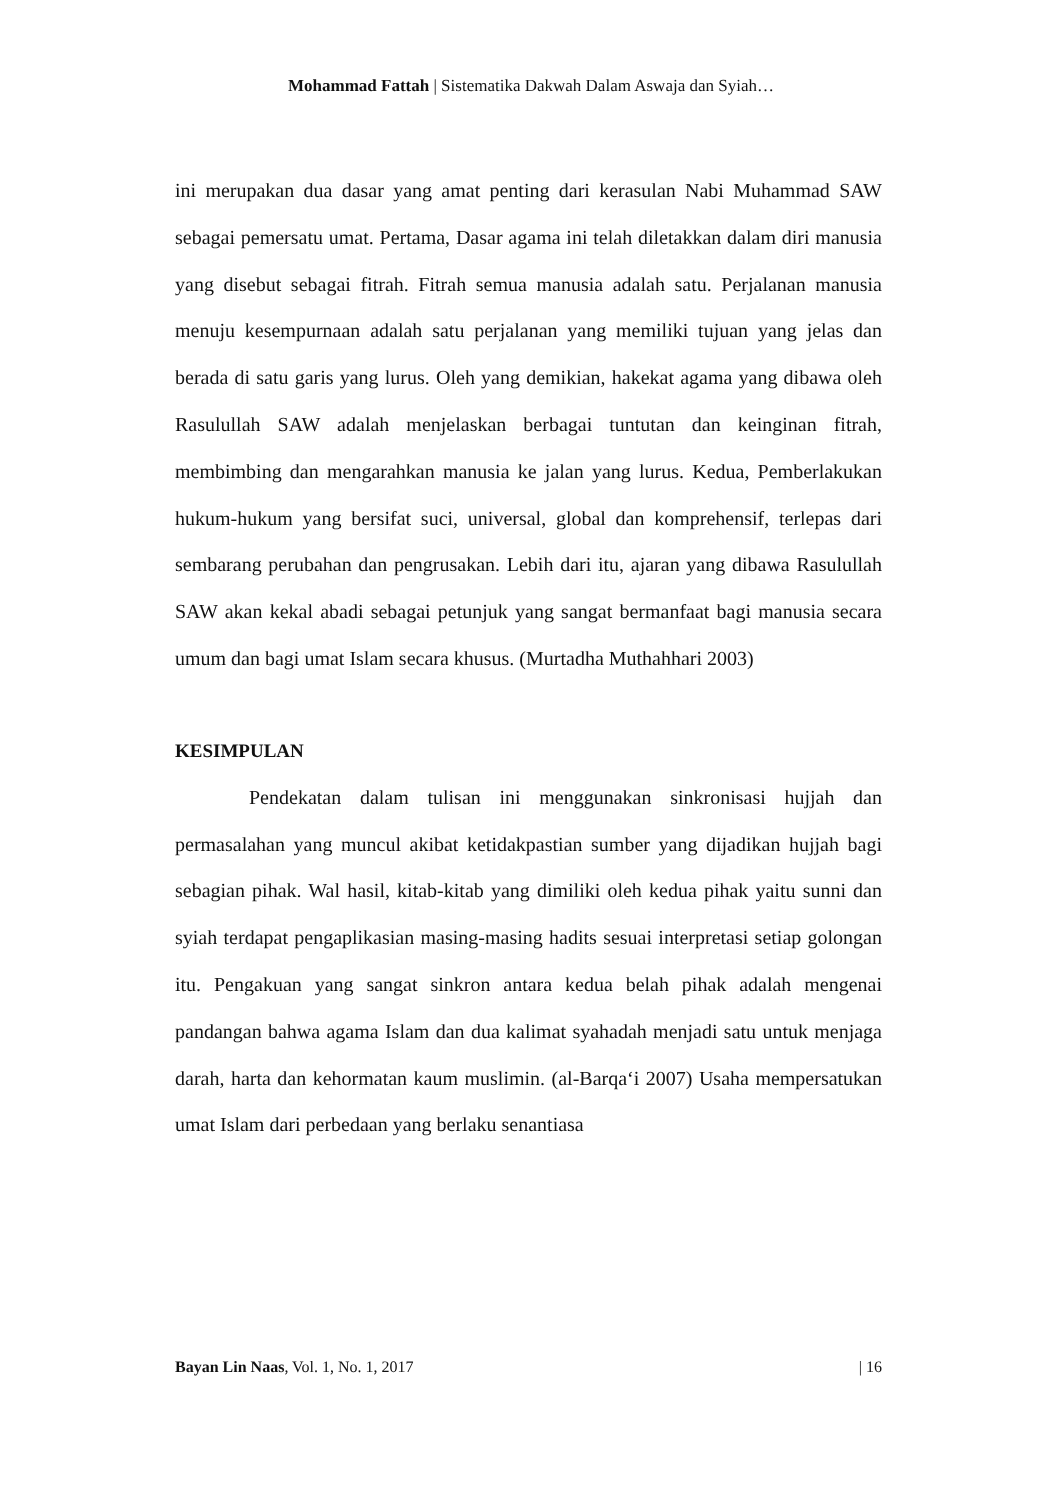Mohammad Fattah | Sistematika Dakwah Dalam Aswaja dan Syiah…
ini merupakan dua dasar yang amat penting dari kerasulan Nabi Muhammad SAW sebagai pemersatu umat. Pertama, Dasar agama ini telah diletakkan dalam diri manusia yang disebut sebagai fitrah. Fitrah semua manusia adalah satu. Perjalanan manusia menuju kesempurnaan adalah satu perjalanan yang memiliki tujuan yang jelas dan berada di satu garis yang lurus. Oleh yang demikian, hakekat agama yang dibawa oleh Rasulullah SAW adalah menjelaskan berbagai tuntutan dan keinginan fitrah, membimbing dan mengarahkan manusia ke jalan yang lurus. Kedua, Pemberlakukan hukum-hukum yang bersifat suci, universal, global dan komprehensif, terlepas dari sembarang perubahan dan pengrusakan. Lebih dari itu, ajaran yang dibawa Rasulullah SAW akan kekal abadi sebagai petunjuk yang sangat bermanfaat bagi manusia secara umum dan bagi umat Islam secara khusus. (Murtadha Muthahhari 2003)
KESIMPULAN
Pendekatan dalam tulisan ini menggunakan sinkronisasi hujjah dan permasalahan yang muncul akibat ketidakpastian sumber yang dijadikan hujjah bagi sebagian pihak. Wal hasil, kitab-kitab yang dimiliki oleh kedua pihak yaitu sunni dan syiah terdapat pengaplikasian masing-masing hadits sesuai interpretasi setiap golongan itu. Pengakuan yang sangat sinkron antara kedua belah pihak adalah mengenai pandangan bahwa agama Islam dan dua kalimat syahadah menjadi satu untuk menjaga darah, harta dan kehormatan kaum muslimin. (al-Barqa‘i 2007) Usaha mempersatukan umat Islam dari perbedaan yang berlaku senantiasa
Bayan Lin Naas, Vol. 1, No. 1, 2017 | 16